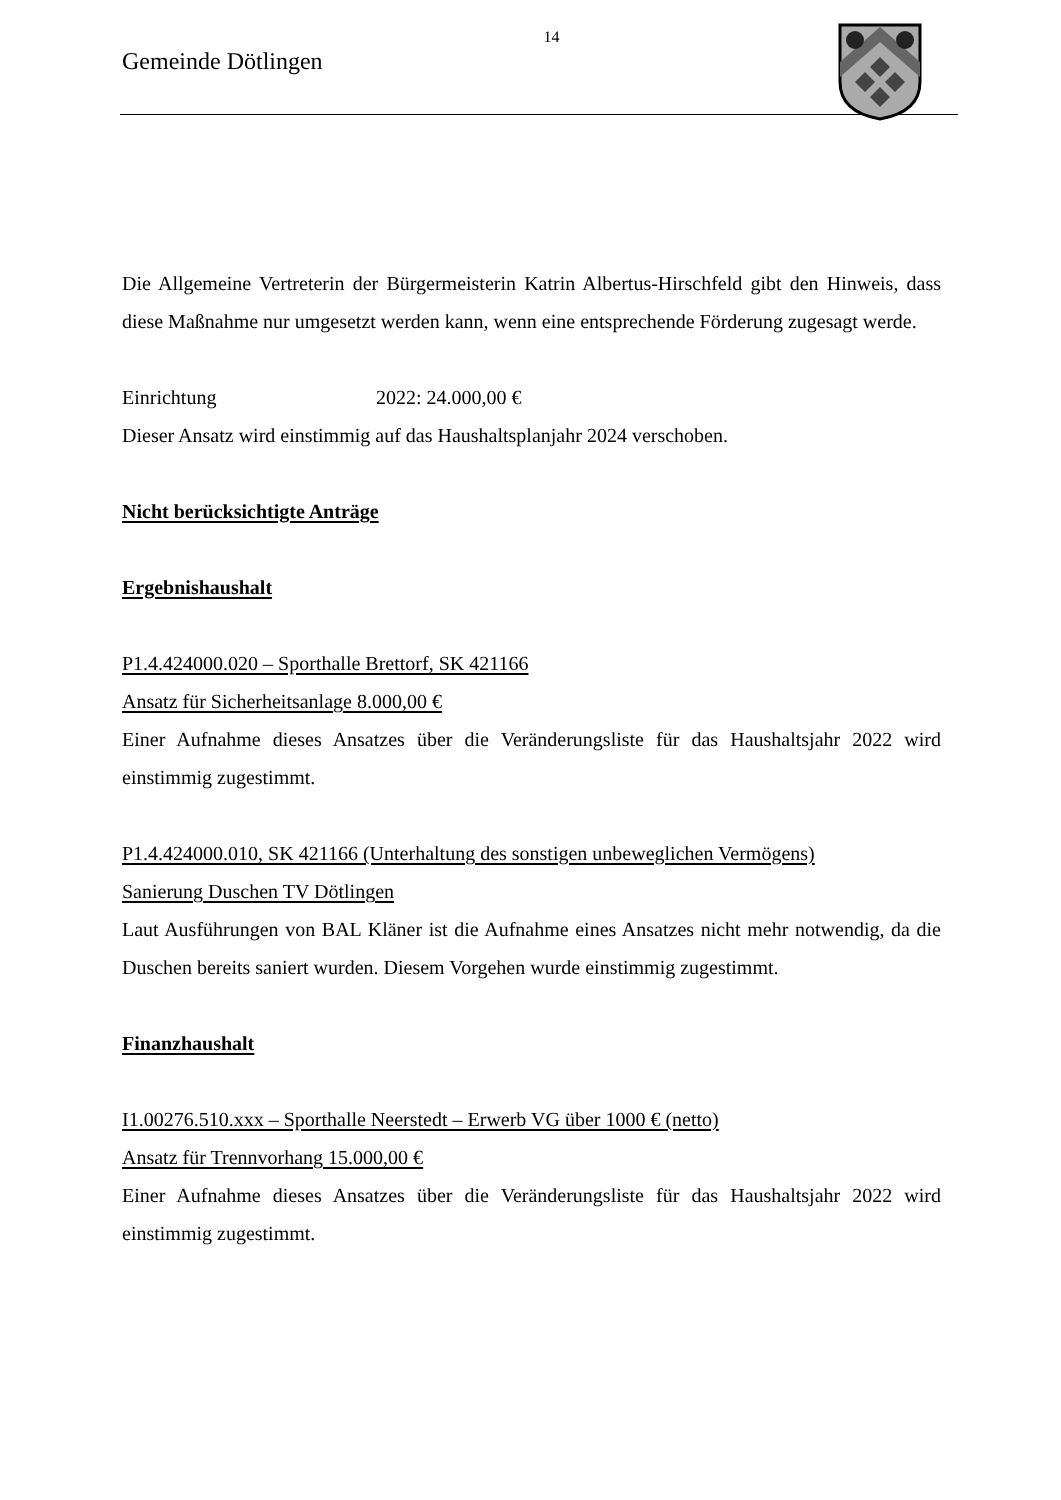14
Gemeinde Dötlingen
Die Allgemeine Vertreterin der Bürgermeisterin Katrin Albertus-Hirschfeld gibt den Hinweis, dass diese Maßnahme nur umgesetzt werden kann, wenn eine entsprechende Förderung zugesagt werde.
Einrichtung 2022: 24.000,00 €
Dieser Ansatz wird einstimmig auf das Haushaltsplanjahr 2024 verschoben.
Nicht berücksichtigte Anträge
Ergebnishaushalt
P1.4.424000.020 – Sporthalle Brettorf, SK 421166
Ansatz für Sicherheitsanlage 8.000,00 €
Einer Aufnahme dieses Ansatzes über die Veränderungsliste für das Haushaltsjahr 2022 wird einstimmig zugestimmt.
P1.4.424000.010, SK 421166 (Unterhaltung des sonstigen unbeweglichen Vermögens)
Sanierung Duschen TV Dötlingen
Laut Ausführungen von BAL Kläner ist die Aufnahme eines Ansatzes nicht mehr notwendig, da die Duschen bereits saniert wurden. Diesem Vorgehen wurde einstimmig zugestimmt.
Finanzhaushalt
I1.00276.510.xxx – Sporthalle Neerstedt – Erwerb VG über 1000 € (netto)
Ansatz für Trennvorhang 15.000,00 €
Einer Aufnahme dieses Ansatzes über die Veränderungsliste für das Haushaltsjahr 2022 wird einstimmig zugestimmt.